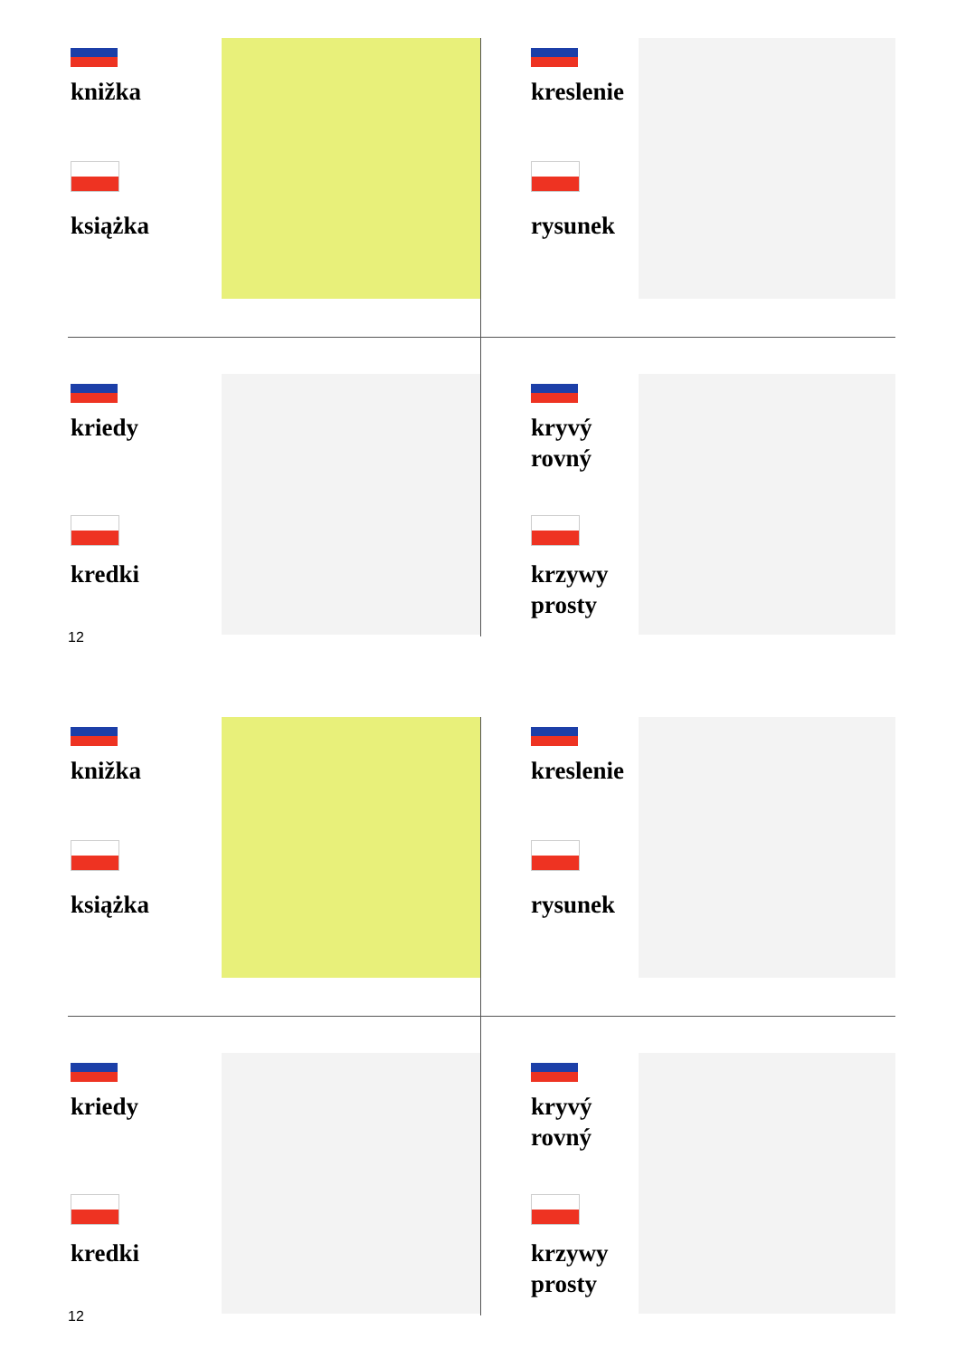knižka
książka
kreslenie
rysunek
kriedy
kredki
kryvý
rovný
krzywy
prosty
12
knižka
książka
kreslenie
rysunek
kriedy
kredki
kryvý
rovný
krzywy
prosty
12